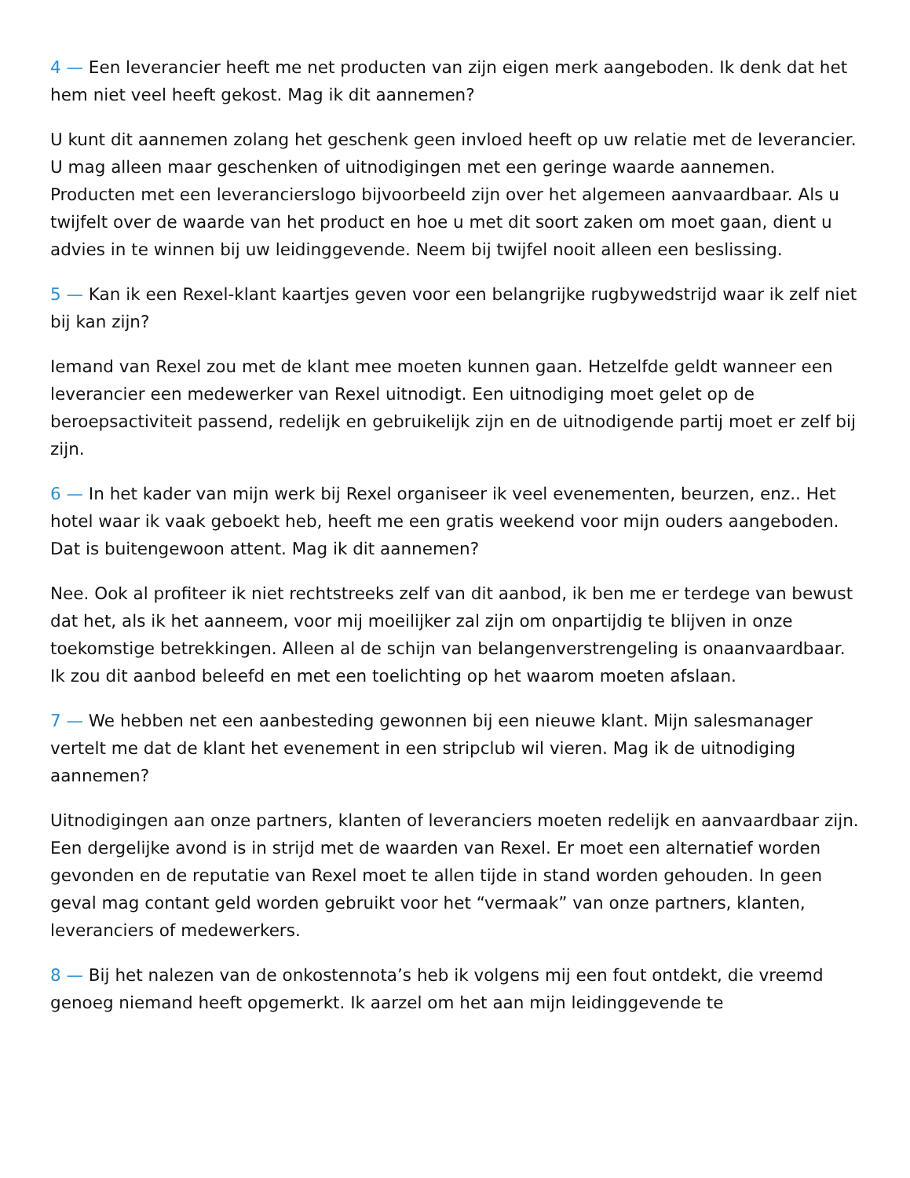4 — Een leverancier heeft me net producten van zijn eigen merk aangeboden. Ik denk dat het hem niet veel heeft gekost. Mag ik dit aannemen?
U kunt dit aannemen zolang het geschenk geen invloed heeft op uw relatie met de leverancier. U mag alleen maar geschenken of uitnodigingen met een geringe waarde aannemen. Producten met een leverancierslogo bijvoorbeeld zijn over het algemeen aanvaardbaar. Als u twijfelt over de waarde van het product en hoe u met dit soort zaken om moet gaan, dient u advies in te winnen bij uw leidinggevende. Neem bij twijfel nooit alleen een beslissing.
5 — Kan ik een Rexel-klant kaartjes geven voor een belangrijke rugbywedstrijd waar ik zelf niet bij kan zijn?
Iemand van Rexel zou met de klant mee moeten kunnen gaan. Hetzelfde geldt wanneer een leverancier een medewerker van Rexel uitnodigt. Een uitnodiging moet gelet op de beroepsactiviteit passend, redelijk en gebruikelijk zijn en de uitnodigende partij moet er zelf bij zijn.
6 — In het kader van mijn werk bij Rexel organiseer ik veel evenementen, beurzen, enz.. Het hotel waar ik vaak geboekt heb, heeft me een gratis weekend voor mijn ouders aangeboden. Dat is buitengewoon attent. Mag ik dit aannemen?
Nee. Ook al profiteer ik niet rechtstreeks zelf van dit aanbod, ik ben me er terdege van bewust dat het, als ik het aanneem, voor mij moeilijker zal zijn om onpartijdig te blijven in onze toekomstige betrekkingen. Alleen al de schijn van belangenverstrengeling is onaanvaardbaar. Ik zou dit aanbod beleefd en met een toelichting op het waarom moeten afslaan.
7 — We hebben net een aanbesteding gewonnen bij een nieuwe klant. Mijn salesmanager vertelt me dat de klant het evenement in een stripclub wil vieren. Mag ik de uitnodiging aannemen?
Uitnodigingen aan onze partners, klanten of leveranciers moeten redelijk en aanvaardbaar zijn. Een dergelijke avond is in strijd met de waarden van Rexel. Er moet een alternatief worden gevonden en de reputatie van Rexel moet te allen tijde in stand worden gehouden. In geen geval mag contant geld worden gebruikt voor het “vermaak” van onze partners, klanten, leveranciers of medewerkers.
8 — Bij het nalezen van de onkostennota’s heb ik volgens mij een fout ontdekt, die vreemd genoeg niemand heeft opgemerkt. Ik aarzel om het aan mijn leidinggevende te